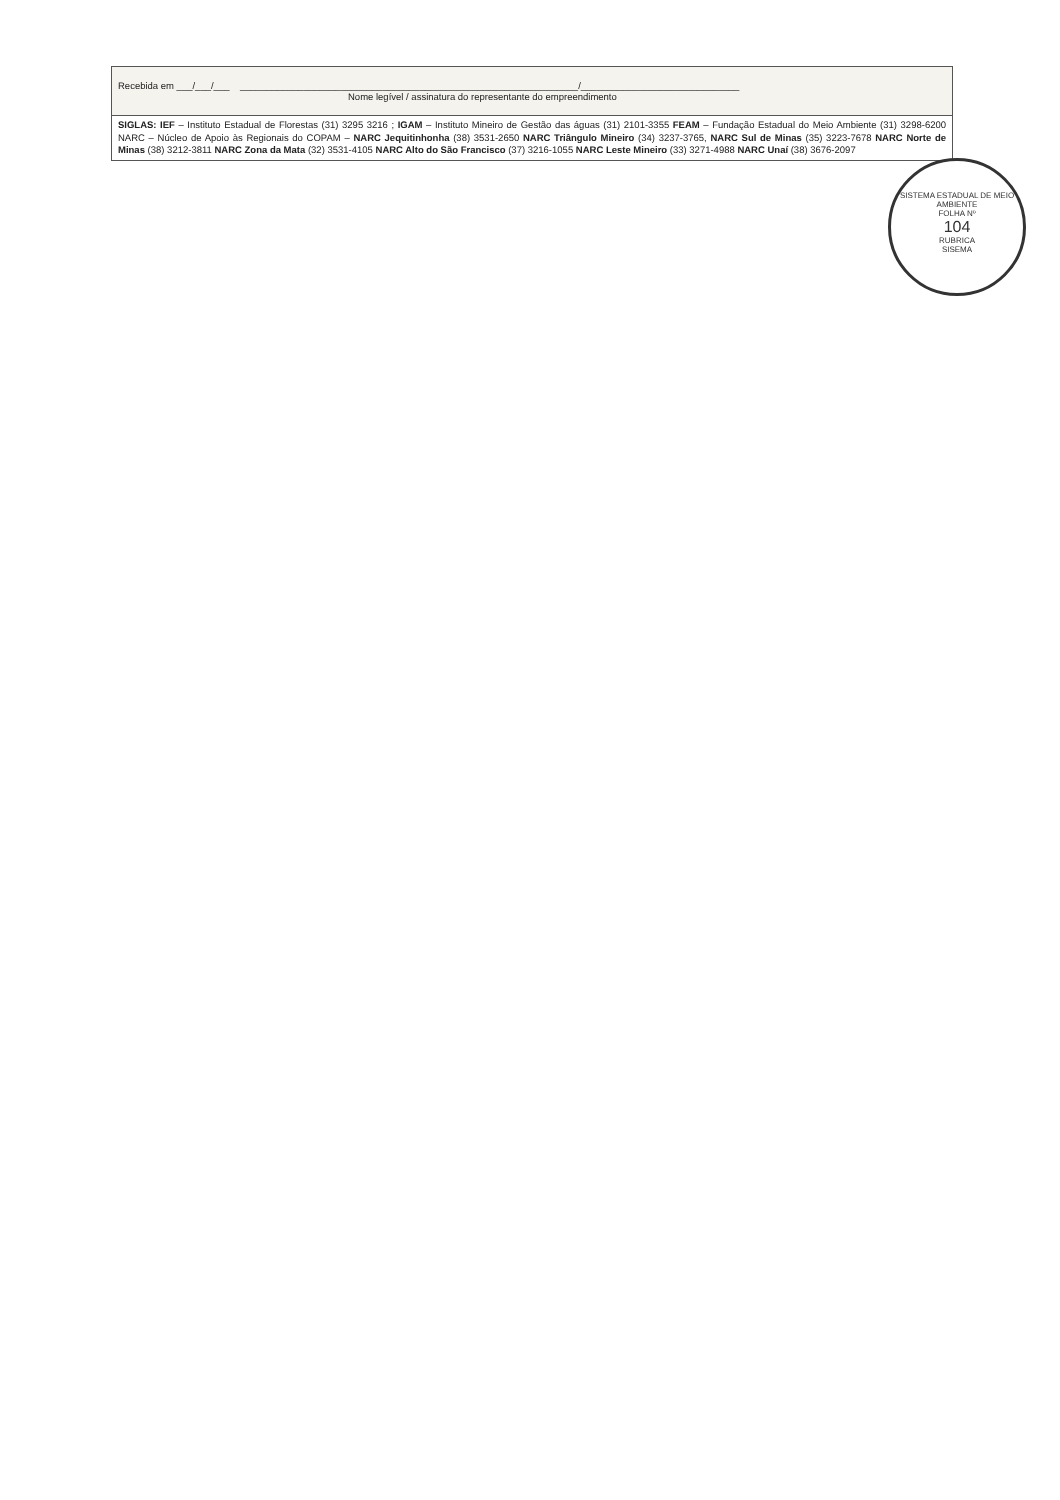| Recebida em ___/___/___ ________________________________________________________________/______________________________ Nome legível / assinatura do representante do empreendimento |
| SIGLAS: IEF – Instituto Estadual de Florestas (31) 3295 3216 ; IGAM – Instituto Mineiro de Gestão das águas (31) 2101-3355 FEAM – Fundação Estadual do Meio Ambiente (31) 3298-6200 NARC – Núcleo de Apoio às Regionais do COPAM – NARC Jequitinhonha (38) 3531-2650 NARC Triângulo Mineiro (34) 3237-3765, NARC Sul de Minas (35) 3223-7678 NARC Norte de Minas (38) 3212-3811 NARC Zona da Mata (32) 3531-4105 NARC Alto do São Francisco (37) 3216-1055 NARC Leste Mineiro (33) 3271-4988 NARC Unaí (38) 3676-2097 |
SISTEMA ESTADUAL DE MEIO AMBIENTE
FOLHA Nº
104
RUBRICA
SISEMA